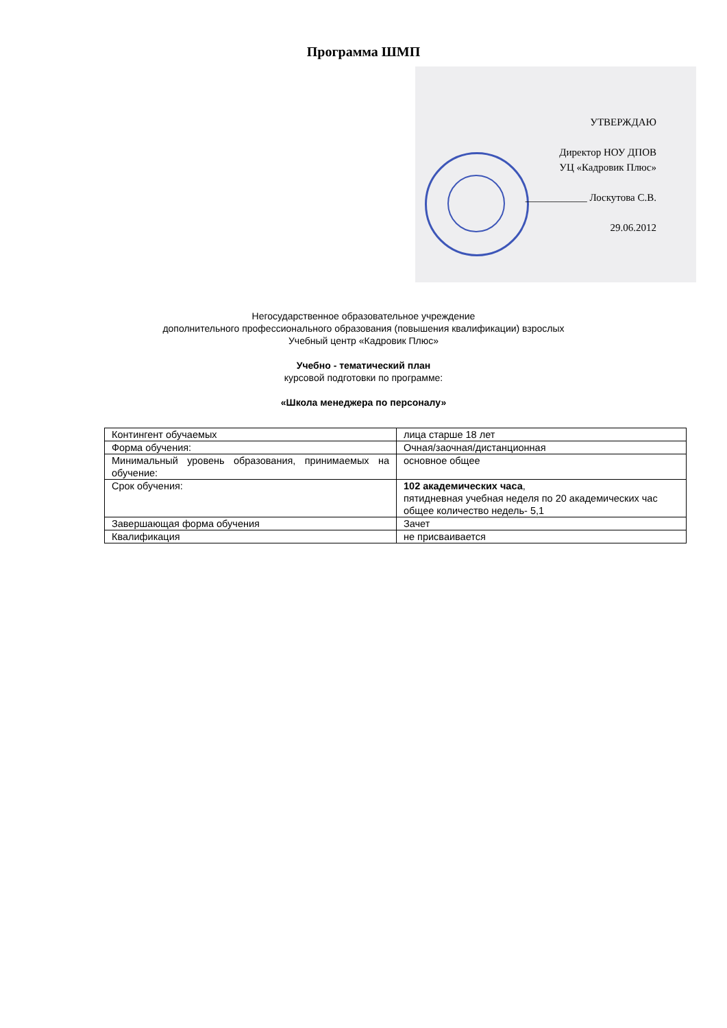Программа ШМП
УТВЕРЖДАЮ
Директор НОУ ДПОВ
УЦ «Кадровик Плюс»
____________ Лоскутова С.В.
29.06.2012
Негосударственное образовательное учреждение
дополнительного профессионального образования (повышения квалификации) взрослых
Учебный центр «Кадровик Плюс»
Учебно - тематический план
курсовой подготовки по программе:
«Школа менеджера по персоналу»
| Контингент обучаемых | лица старше 18 лет |
| Форма обучения: | Очная/заочная/дистанционная |
| Минимальный уровень образования, принимаемых на обучение: | основное общее |
| Срок обучения: | 102 академических часа , пятидневная учебная неделя по 20 академических час общее количество недель- 5,1 |
| Завершающая форма обучения | Зачет |
| Квалификация | не присваивается |